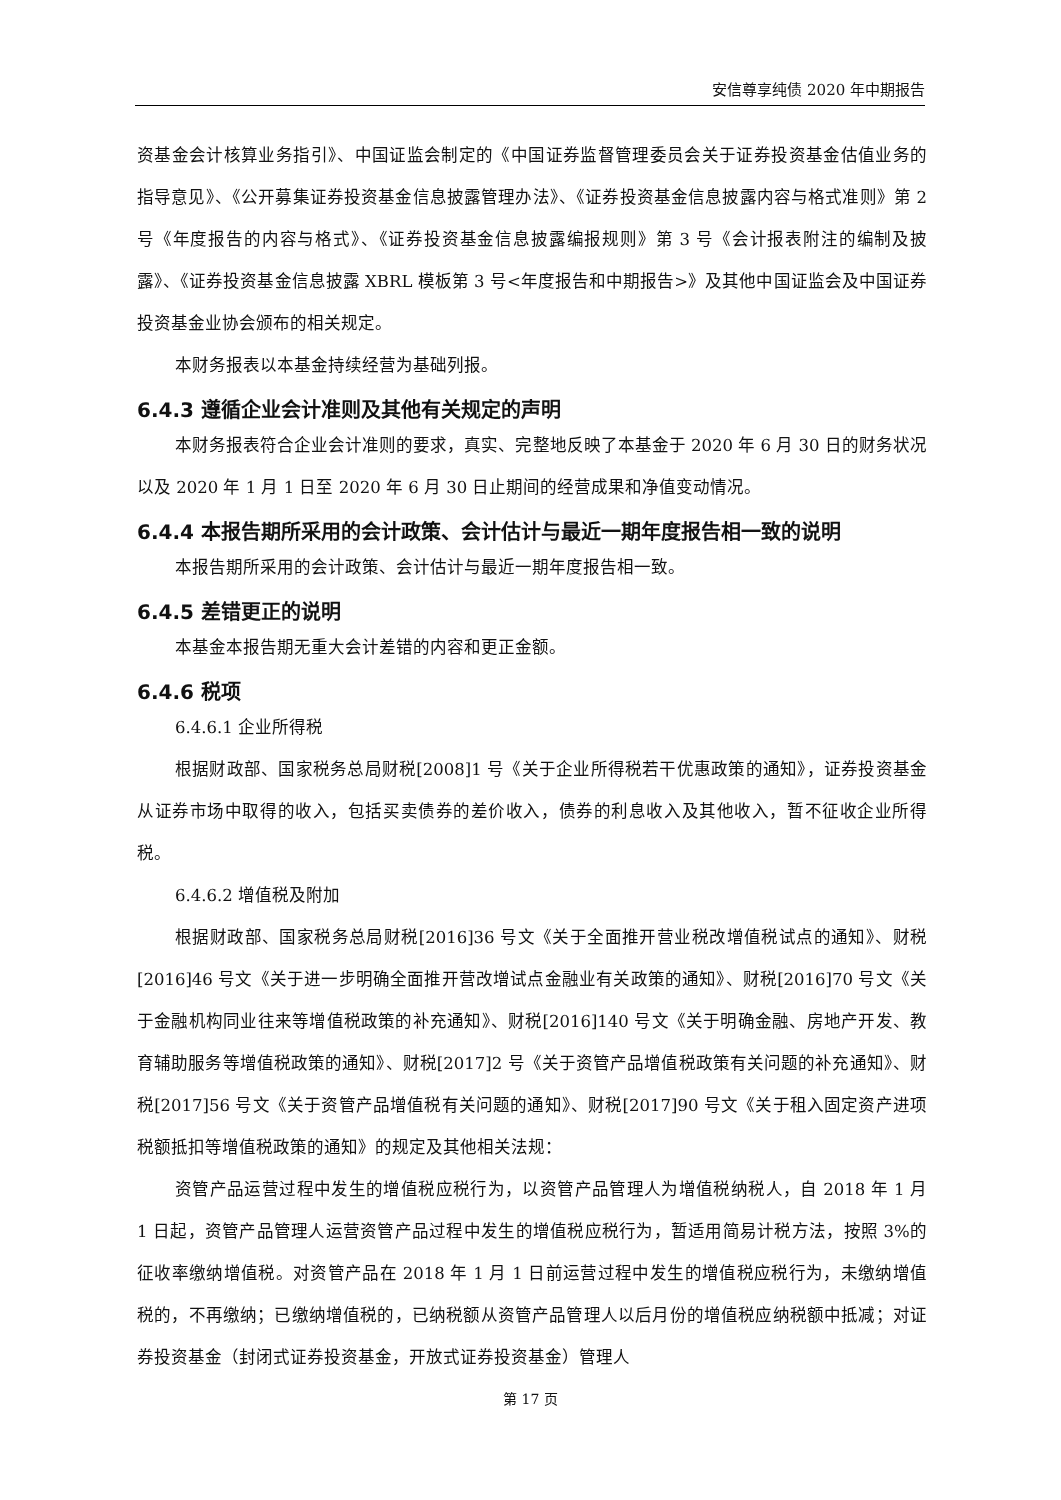安信尊享纯债 2020 年中期报告
资基金会计核算业务指引》、中国证监会制定的《中国证券监督管理委员会关于证券投资基金估值业务的指导意见》、《公开募集证券投资基金信息披露管理办法》、《证券投资基金信息披露内容与格式准则》第 2 号《年度报告的内容与格式》、《证券投资基金信息披露编报规则》第 3 号《会计报表附注的编制及披露》、《证券投资基金信息披露 XBRL 模板第 3 号<年度报告和中期报告>》及其他中国证监会及中国证券投资基金业协会颁布的相关规定。
本财务报表以本基金持续经营为基础列报。
6.4.3 遵循企业会计准则及其他有关规定的声明
本财务报表符合企业会计准则的要求，真实、完整地反映了本基金于 2020 年 6 月 30 日的财务状况以及 2020 年 1 月 1 日至 2020 年 6 月 30 日止期间的经营成果和净值变动情况。
6.4.4 本报告期所采用的会计政策、会计估计与最近一期年度报告相一致的说明
本报告期所采用的会计政策、会计估计与最近一期年度报告相一致。
6.4.5 差错更正的说明
本基金本报告期无重大会计差错的内容和更正金额。
6.4.6 税项
6.4.6.1 企业所得税
根据财政部、国家税务总局财税[2008]1 号《关于企业所得税若干优惠政策的通知》，证券投资基金从证券市场中取得的收入，包括买卖债券的差价收入，债券的利息收入及其他收入，暂不征收企业所得税。
6.4.6.2 增值税及附加
根据财政部、国家税务总局财税[2016]36 号文《关于全面推开营业税改增值税试点的通知》、财税[2016]46 号文《关于进一步明确全面推开营改增试点金融业有关政策的通知》、财税[2016]70 号文《关于金融机构同业往来等增值税政策的补充通知》、财税[2016]140 号文《关于明确金融、房地产开发、教育辅助服务等增值税政策的通知》、财税[2017]2 号《关于资管产品增值税政策有关问题的补充通知》、财税[2017]56 号文《关于资管产品增值税有关问题的通知》、财税[2017]90 号文《关于租入固定资产进项税额抵扣等增值税政策的通知》的规定及其他相关法规：
资管产品运营过程中发生的增值税应税行为，以资管产品管理人为增值税纳税人，自 2018 年 1 月 1 日起，资管产品管理人运营资管产品过程中发生的增值税应税行为，暂适用简易计税方法，按照 3%的征收率缴纳增值税。对资管产品在 2018 年 1 月 1 日前运营过程中发生的增值税应税行为，未缴纳增值税的，不再缴纳；已缴纳增值税的，已纳税额从资管产品管理人以后月份的增值税应纳税额中抵减；对证券投资基金（封闭式证券投资基金，开放式证券投资基金）管理人
第 17 页